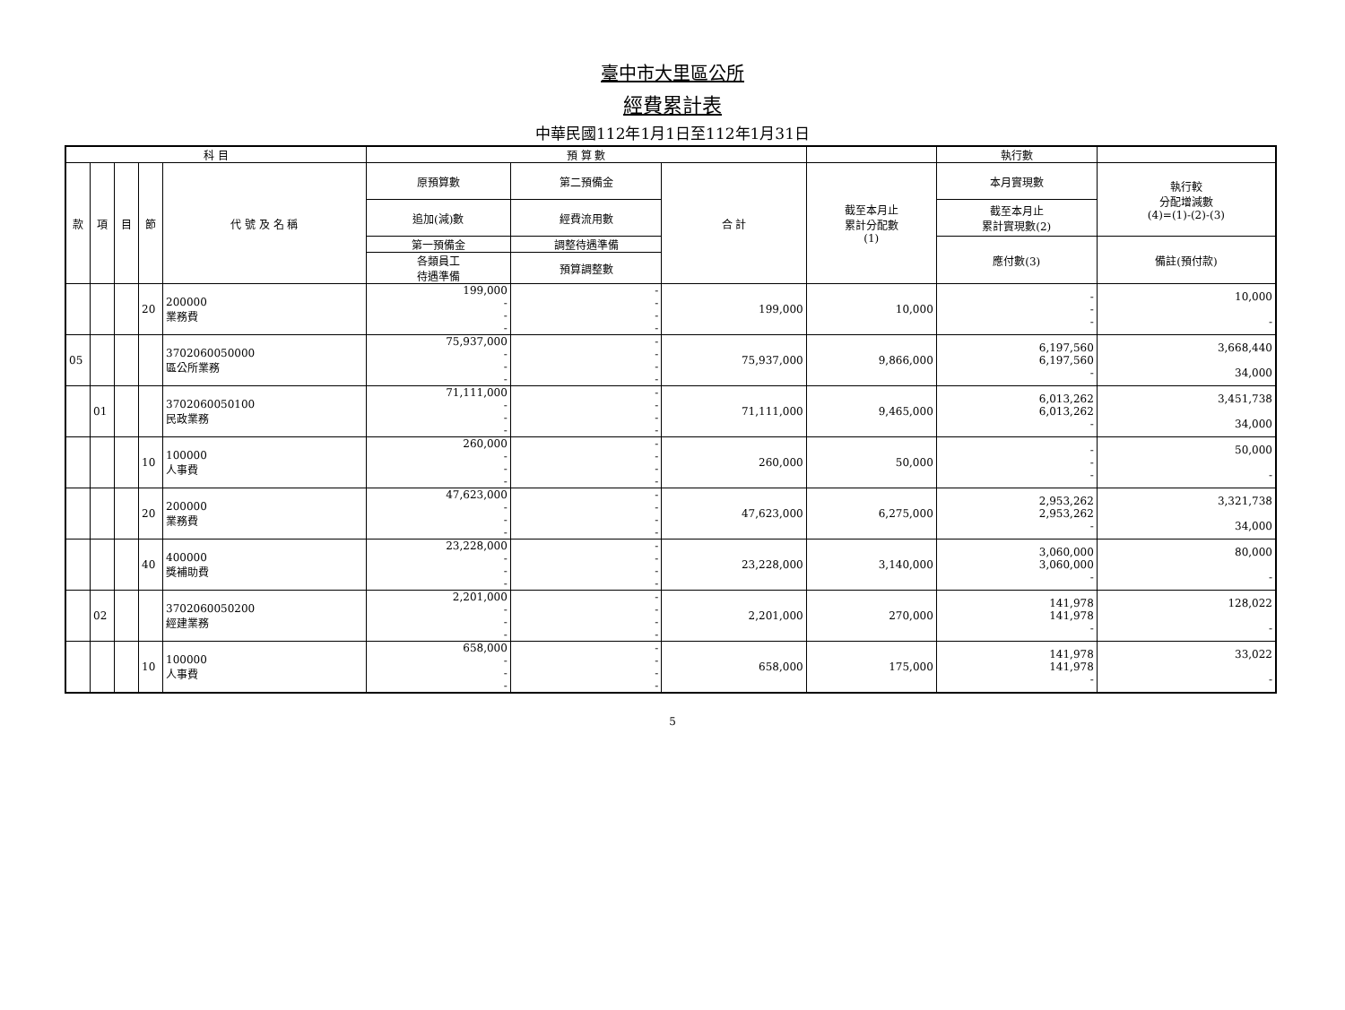臺中市大里區公所
經費累計表
中華民國112年1月1日至112年1月31日
| 科 目 | | | | | 預 算 數 | | | | 執行數 | |
| --- | --- | --- | --- | --- | --- | --- | --- | --- | --- | --- |
| 款 | 項 | 目 | 節 | 代 號 及 名 稱 | 原預算數 | 第二預備金 | 合 計 | 截至本月止 累計分配數 (1) | 本月實現數 | 執行較 分配增減數 (4)=(1)-(2)-(3) |
| | | | | | 追加(減)數 | 經費流用數 | | | 截至本月止 累計實現數(2) | |
| | | | | | 第一預備金 | 調整待遇準備 | | | 應付數(3) | 備註(預付款) |
| | | | | | 各類員工 待遇準備 | 預算調整數 | | | | |
| | | | 20 | 200000 業務費 | 199,000 - - - | - - - - | 199,000 | 10,000 | - - - | 10,000 - |
| 05 | | | | 3702060050000 區公所業務 | 75,937,000 - - - | - - - - | 75,937,000 | 9,866,000 | 6,197,560 6,197,560 - | 3,668,440 34,000 |
| | 01 | | | 3702060050100 民政業務 | 71,111,000 - - - | - - - - | 71,111,000 | 9,465,000 | 6,013,262 6,013,262 - | 3,451,738 34,000 |
| | | | 10 | 100000 人事費 | 260,000 - - - | - - - - | 260,000 | 50,000 | - - - | 50,000 - |
| | | | 20 | 200000 業務費 | 47,623,000 - - - | - - - - | 47,623,000 | 6,275,000 | 2,953,262 2,953,262 - | 3,321,738 34,000 |
| | | | 40 | 400000 獎補助費 | 23,228,000 - - - | - - - - | 23,228,000 | 3,140,000 | 3,060,000 3,060,000 - | 80,000 - |
| | 02 | | | 3702060050200 經建業務 | 2,201,000 - - - | - - - - | 2,201,000 | 270,000 | 141,978 141,978 - | 128,022 - |
| | | | 10 | 100000 人事費 | 658,000 - - - | - - - - | 658,000 | 175,000 | 141,978 141,978 - | 33,022 - |
5